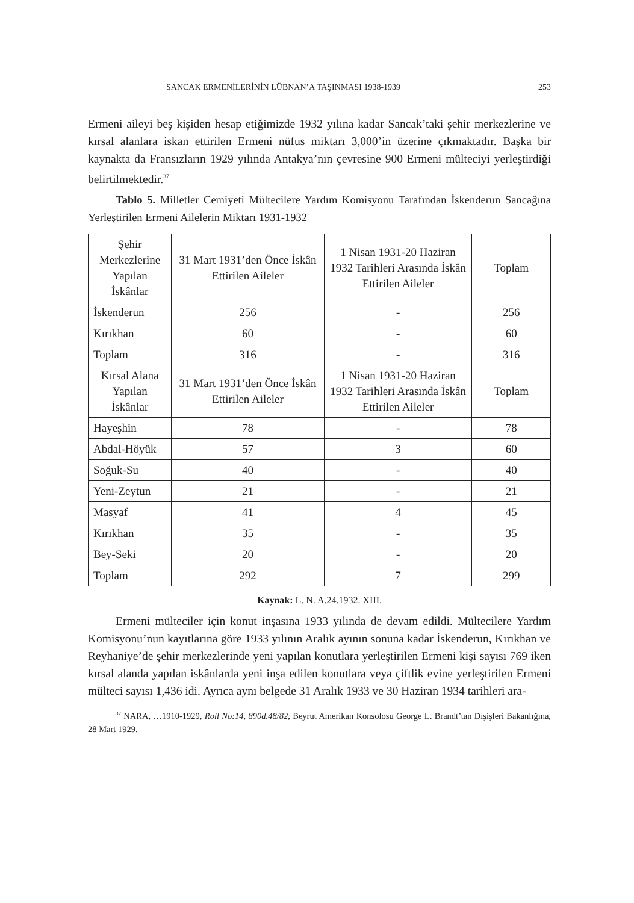SANCAK ERMENİLERİNİN LÜBNAN’A TAŞINMASI 1938-1939 253
Ermeni aileyi beş kişiden hesap etiğimizde 1932 yılına kadar Sancak’taki şehir merkezlerine ve kırsal alanlara iskan ettirilen Ermeni nüfus miktarı 3,000’in üzerine çıkmaktadır. Başka bir kaynakta da Fransızların 1929 yılında Antakya’nın çevresine 900 Ermeni mülteciyi yerleştirdiği belirtilmektedir.<sup>37</sup>
Tablo 5. Milletler Cemiyeti Mültecilere Yardım Komisyonu Tarafından İskenderun Sancağına Yerleştirilen Ermeni Ailelerin Miktarı 1931-1932
| Şehir Merkezlerine Yapılan İskânlar | 31 Mart 1931’den Önce İskân Ettirilen Aileler | 1 Nisan 1931-20 Haziran 1932 Tarihleri Arasında İskân Ettirilen Aileler | Toplam |
| --- | --- | --- | --- |
| İskenderun | 256 | - | 256 |
| Kırıkhan | 60 | - | 60 |
| Toplam | 316 | - | 316 |
| Kırsal Alana Yapılan İskânlar | 31 Mart 1931’den Önce İskân Ettirilen Aileler | 1 Nisan 1931-20 Haziran 1932 Tarihleri Arasında İskân Ettirilen Aileler | Toplam |
| Hayeşhin | 78 | - | 78 |
| Abdal-Höyük | 57 | 3 | 60 |
| Soğuk-Su | 40 | - | 40 |
| Yeni-Zeytun | 21 | - | 21 |
| Masyaf | 41 | 4 | 45 |
| Kırıkhan | 35 | - | 35 |
| Bey-Seki | 20 | - | 20 |
| Toplam | 292 | 7 | 299 |
Kaynak: L. N. A.24.1932. XIII.
Ermeni mülteciler için konut inşasına 1933 yılında de devam edildi. Mültecilere Yardım Komisyonu’nun kayıtlarına göre 1933 yılının Aralık ayının sonuna kadar İskenderun, Kırıkhan ve Reyhaniye’de şehir merkezlerinde yeni yapılan konutlara yerleştirilen Ermeni kişi sayısı 769 iken kırsal alanda yapılan iskânlarda yeni inşa edilen konutlara veya çiftlik evine yerleştirilen Ermeni mülteci sayısı 1,436 idi. Ayrıca aynı belgede 31 Aralık 1933 ve 30 Haziran 1934 tarihleri ara-
<sup>37</sup> NARA, …1910-1929, Roll No:14, 890d.48/82, Beyrut Amerikan Konsolosu George L. Brandt’tan Dışişleri Bakanlığına, 28 Mart 1929.